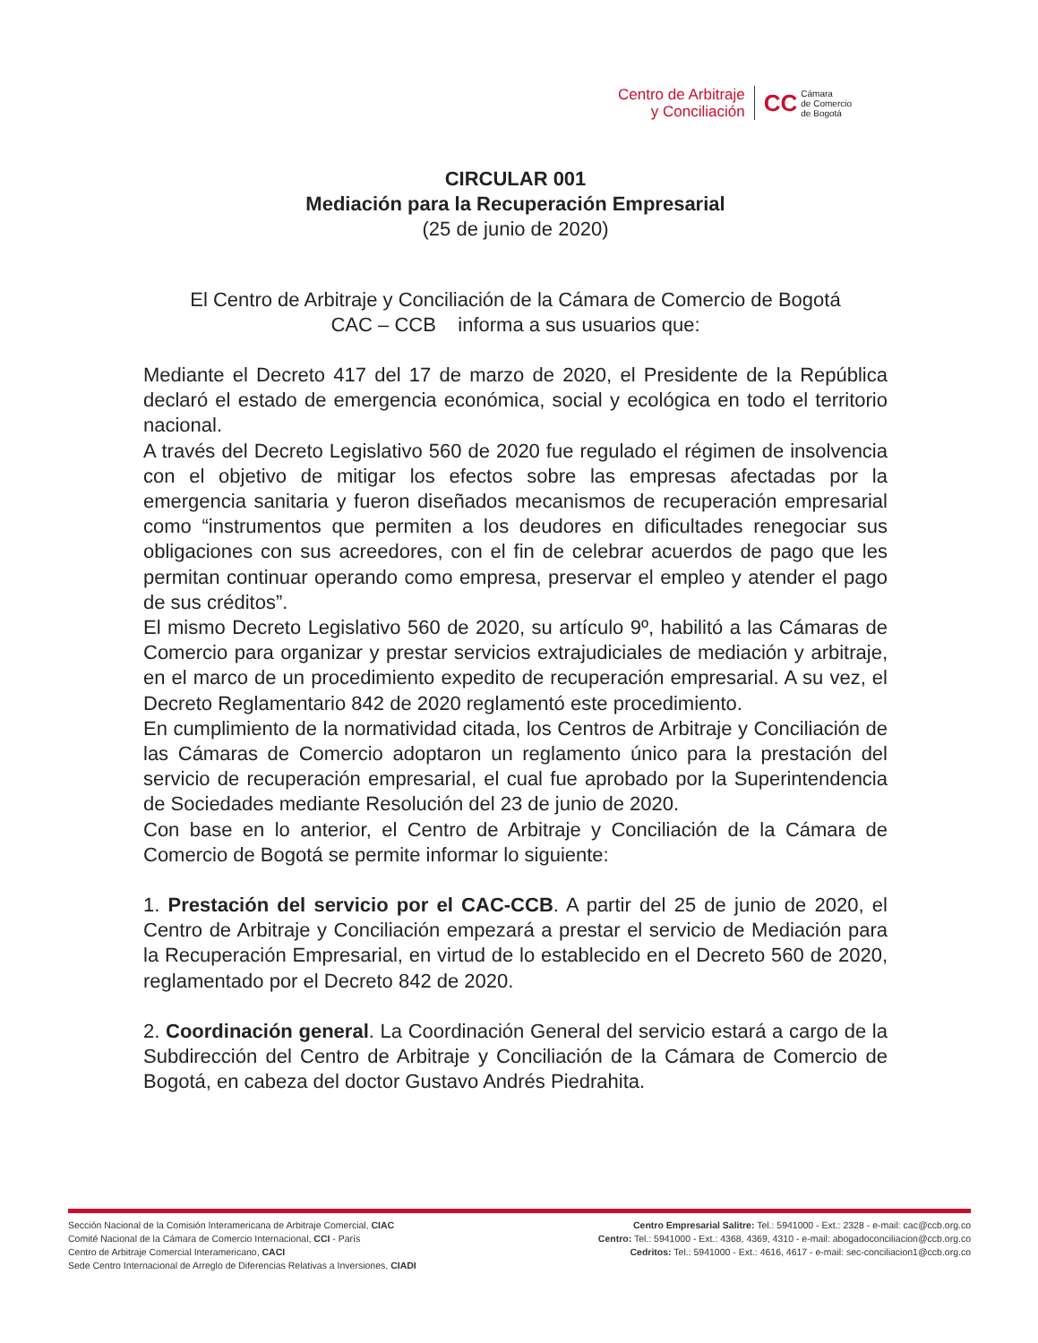Centro de Arbitraje
y Conciliación
CC
Cámara
de Comercio
de Bogotá
CIRCULAR 001
Mediación para la Recuperación Empresarial
(25 de junio de 2020)
El Centro de Arbitraje y Conciliación de la Cámara de Comercio de Bogotá
CAC – CCB informa a sus usuarios que:
Mediante el Decreto 417 del 17 de marzo de 2020, el Presidente de la República declaró el estado de emergencia económica, social y ecológica en todo el territorio nacional.
A través del Decreto Legislativo 560 de 2020 fue regulado el régimen de insolvencia con el objetivo de mitigar los efectos sobre las empresas afectadas por la emergencia sanitaria y fueron diseñados mecanismos de recuperación empresarial como “instrumentos que permiten a los deudores en dificultades renegociar sus obligaciones con sus acreedores, con el fin de celebrar acuerdos de pago que les permitan continuar operando como empresa, preservar el empleo y atender el pago de sus créditos”.
El mismo Decreto Legislativo 560 de 2020, su artículo 9º, habilitó a las Cámaras de Comercio para organizar y prestar servicios extrajudiciales de mediación y arbitraje, en el marco de un procedimiento expedito de recuperación empresarial. A su vez, el Decreto Reglamentario 842 de 2020 reglamentó este procedimiento.
En cumplimiento de la normatividad citada, los Centros de Arbitraje y Conciliación de las Cámaras de Comercio adoptaron un reglamento único para la prestación del servicio de recuperación empresarial, el cual fue aprobado por la Superintendencia de Sociedades mediante Resolución del 23 de junio de 2020.
Con base en lo anterior, el Centro de Arbitraje y Conciliación de la Cámara de Comercio de Bogotá se permite informar lo siguiente:
1. Prestación del servicio por el CAC-CCB. A partir del 25 de junio de 2020, el Centro de Arbitraje y Conciliación empezará a prestar el servicio de Mediación para la Recuperación Empresarial, en virtud de lo establecido en el Decreto 560 de 2020, reglamentado por el Decreto 842 de 2020.
2. Coordinación general. La Coordinación General del servicio estará a cargo de la Subdirección del Centro de Arbitraje y Conciliación de la Cámara de Comercio de Bogotá, en cabeza del doctor Gustavo Andrés Piedrahita.
Sección Nacional de la Comisión Interamericana de Arbitraje Comercial, CIAC
Comité Nacional de la Cámara de Comercio Internacional, CCI - París
Centro de Arbitraje Comercial Interamericano, CACI
Sede Centro Internacional de Arreglo de Diferencias Relativas a Inversiones, CIADI
Centro Empresarial Salitre: Tel.: 5941000 - Ext.: 2328 - e-mail: cac@ccb.org.co
Centro: Tel.: 5941000 - Ext.: 4368, 4369, 4310 - e-mail: abogadoconciliacion@ccb.org.co
Cedritos: Tel.: 5941000 - Ext.: 4616, 4617 - e-mail: sec-conciliacion1@ccb.org.co